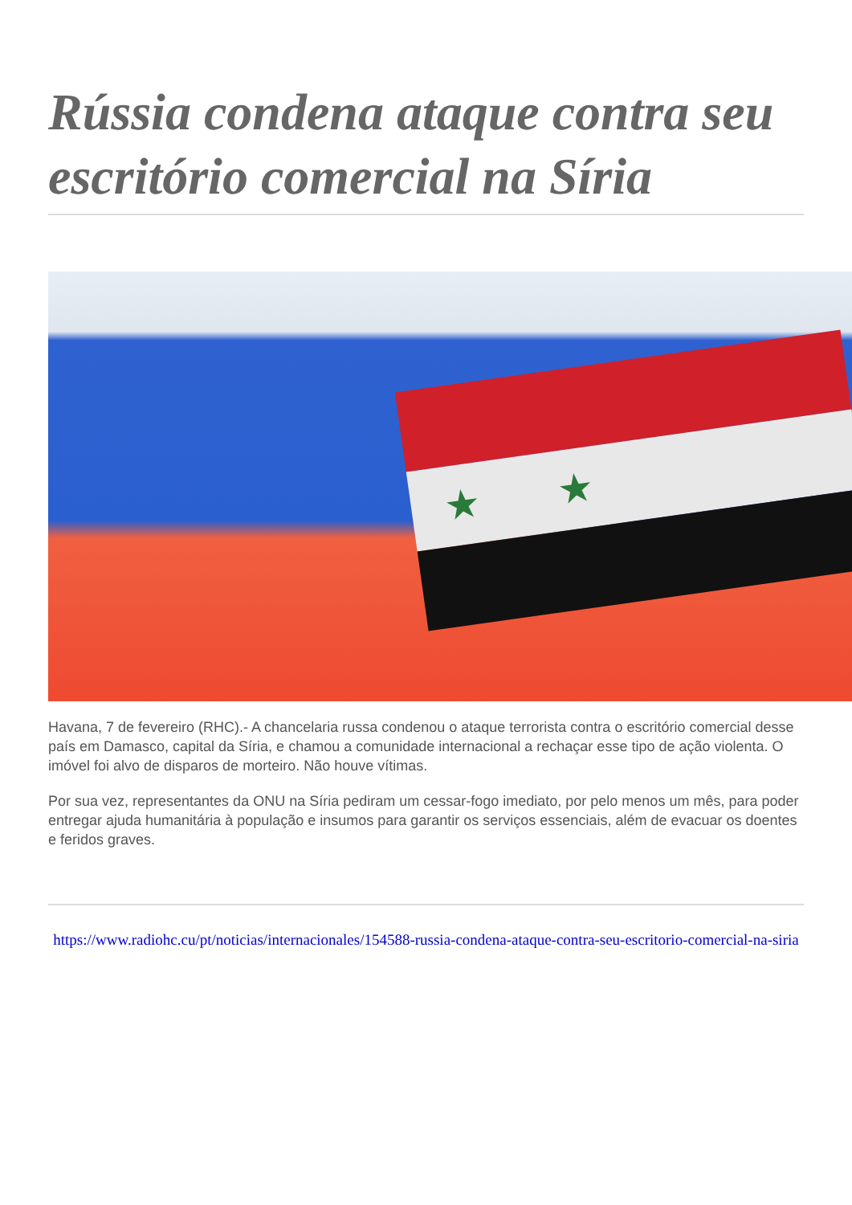Rússia condena ataque contra seu escritório comercial na Síria
★ ★
Havana, 7 de fevereiro (RHC).- A chancelaria russa condenou o ataque terrorista contra o escritório comercial desse país em Damasco, capital da Síria, e chamou a comunidade internacional a rechaçar esse tipo de ação violenta. O imóvel foi alvo de disparos de morteiro. Não houve vítimas.
Por sua vez, representantes da ONU na Síria pediram um cessar-fogo imediato, por pelo menos um mês, para poder entregar ajuda humanitária à população e insumos para garantir os serviços essenciais, além de evacuar os doentes e feridos graves.
https://www.radiohc.cu/pt/noticias/internacionales/154588-russia-condena-ataque-contra-seu-escritorio-comercial-na-siria